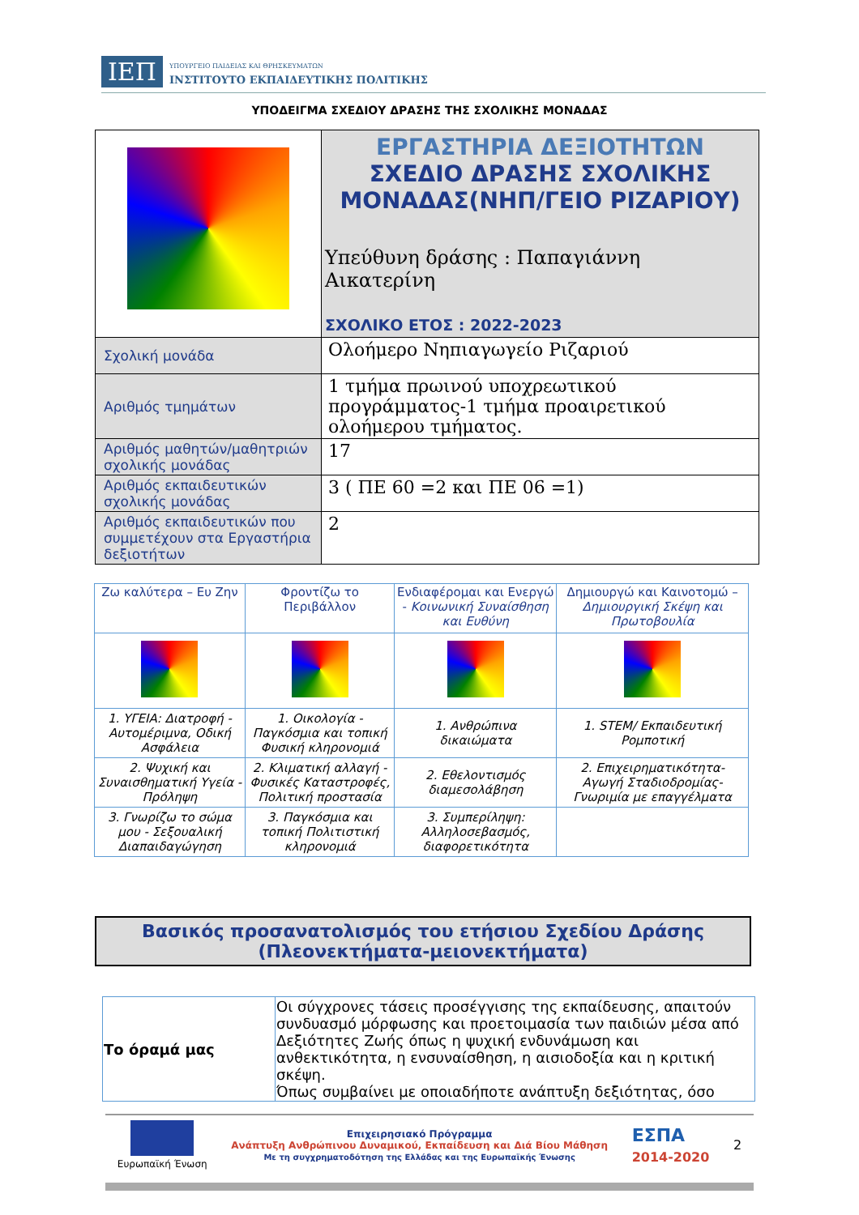ΙΕΠ ΥΠΟΥΡΓΕΙΟ ΠΑΙΔΕΙΑΣ ΚΑΙ ΘΡΗΣΚΕΥΜΑΤΩΝ
ΙΝΣΤΙΤΟΥΤΟ ΕΚΠΑΙΔΕΥΤΙΚΗΣ ΠΟΛΙΤΙΚΗΣ
ΥΠΟΔΕΙΓΜΑ ΣΧΕΔΙΟΥ ΔΡΑΣΗΣ ΤΗΣ ΣΧΟΛΙΚΗΣ ΜΟΝΑΔΑΣ
| | ΕΡΓΑΣΤΗΡΙΑ ΔΕΞΙΟΤΗΤΩΝ ΣΧΕΔΙΟ ΔΡΑΣΗΣ ΣΧΟΛΙΚΗΣ ΜΟΝΑΔΑΣ(ΝΗΠ/ΓΕΙΟ ΡΙΖΑΡΙΟΥ) Υπεύθυνη δράσης : Παπαγιάννη Αικατερίνη ΣΧΟΛΙΚΟ ΕΤΟΣ : 2022-2023 |
| Σχολική μονάδα | Ολοήμερο Νηπιαγωγείο Ριζαριού |
| Αριθμός τμημάτων | 1 τμήμα πρωινού υποχρεωτικού προγράμματος-1 τμήμα προαιρετικού ολοήμερου τμήματος. |
| Αριθμός μαθητών/μαθητριών σχολικής μονάδας | 17 |
| Αριθμός εκπαιδευτικών σχολικής μονάδας | 3 ( ΠΕ 60 =2 και ΠΕ 06 =1) |
| Αριθμός εκπαιδευτικών που συμμετέχουν στα Εργαστήρια δεξιοτήτων | 2 |
| Ζω καλύτερα – Ευ Ζην | Φροντίζω το Περιβάλλον | Ενδιαφέρομαι και Ενεργώ - Κοινωνική Συναίσθηση και Ευθύνη | Δημιουργώ και Καινοτομώ – Δημιουργική Σκέψη και Πρωτοβουλία |
| --- | --- | --- | --- |
| 1. ΥΓΕΙΑ: Διατροφή - Αυτομέριμνα, Οδική Ασφάλεια | 1. Οικολογία - Παγκόσμια και τοπική Φυσική κληρονομιά | 1. Ανθρώπινα δικαιώματα | 1. STEM/ Εκπαιδευτική Ρομποτική |
| 2. Ψυχική και Συναισθηματική Υγεία - Πρόληψη | 2. Κλιματική αλλαγή - Φυσικές Καταστροφές, Πολιτική προστασία | 2. Εθελοντισμός διαμεσολάβηση | 2. Επιχειρηματικότητα- Αγωγή Σταδιοδρομίας- Γνωριμία με επαγγέλματα |
| 3. Γνωρίζω το σώμα μου - Σεξουαλική Διαπαιδαγώγηση | 3. Παγκόσμια και τοπική Πολιτιστική κληρονομιά | 3. Συμπερίληψη: Αλληλοσεβασμός, διαφορετικότητα | |
Βασικός προσανατολισμός του ετήσιου Σχεδίου Δράσης
(Πλεονεκτήματα-μειονεκτήματα)
| Το όραμά μας | Οι σύγχρονες τάσεις προσέγγισης της εκπαίδευσης, απαιτούν συνδυασμό μόρφωσης και προετοιμασία των παιδιών μέσα από Δεξιότητες Ζωής όπως η ψυχική ενδυνάμωση και ανθεκτικότητα, η ενσυναίσθηση, η αισιοδοξία και η κριτική σκέψη. Όπως συμβαίνει με οποιαδήποτε ανάπτυξη δεξιότητας, όσο |
Ευρωπαϊκή Ένωση
Επιχειρησιακό Πρόγραμμα
Ανάπτυξη Ανθρώπινου Δυναμικού, Εκπαίδευση και Διά Βίου Μάθηση
Με τη συγχρηματοδότηση της Ελλάδας και της Ευρωπαϊκής Ένωσης
ΕΣΠΑ
2014-2020
2